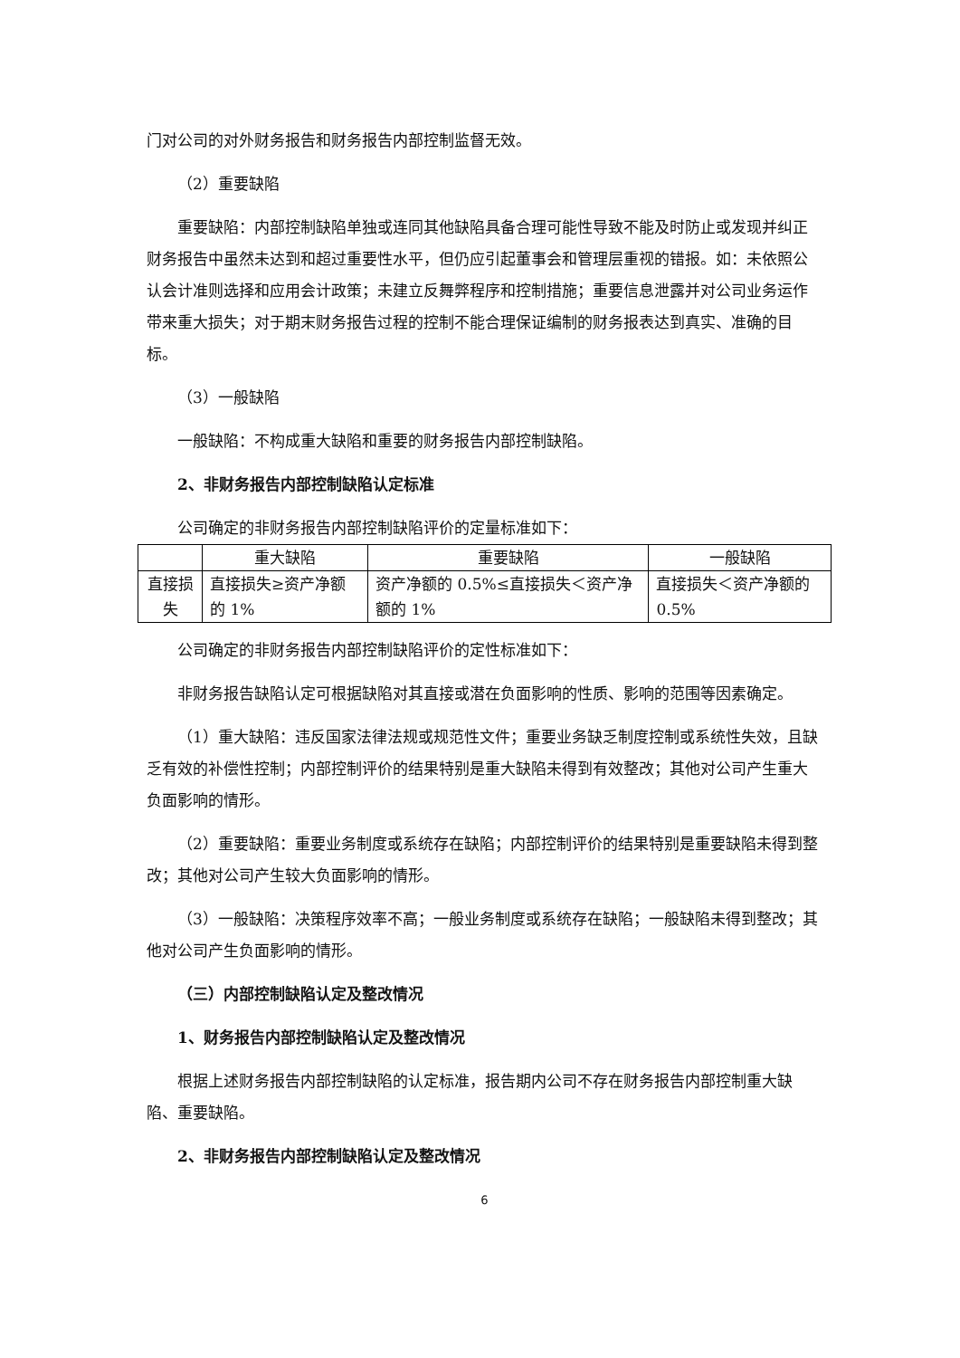门对公司的对外财务报告和财务报告内部控制监督无效。
（2）重要缺陷
重要缺陷：内部控制缺陷单独或连同其他缺陷具备合理可能性导致不能及时防止或发现并纠正财务报告中虽然未达到和超过重要性水平，但仍应引起董事会和管理层重视的错报。如：未依照公认会计准则选择和应用会计政策；未建立反舞弊程序和控制措施；重要信息泄露并对公司业务运作带来重大损失；对于期末财务报告过程的控制不能合理保证编制的财务报表达到真实、准确的目标。
（3）一般缺陷
一般缺陷：不构成重大缺陷和重要的财务报告内部控制缺陷。
2、非财务报告内部控制缺陷认定标准
公司确定的非财务报告内部控制缺陷评价的定量标准如下：
| | 重大缺陷 | 重要缺陷 | 一般缺陷 |
| 直接损失 | 直接损失≥资产净额的 1% | 资产净额的 0.5%≤直接损失＜资产净额的 1% | 直接损失＜资产净额的 0.5% |
公司确定的非财务报告内部控制缺陷评价的定性标准如下：
非财务报告缺陷认定可根据缺陷对其直接或潜在负面影响的性质、影响的范围等因素确定。
（1）重大缺陷：违反国家法律法规或规范性文件；重要业务缺乏制度控制或系统性失效，且缺乏有效的补偿性控制；内部控制评价的结果特别是重大缺陷未得到有效整改；其他对公司产生重大负面影响的情形。
（2）重要缺陷：重要业务制度或系统存在缺陷；内部控制评价的结果特别是重要缺陷未得到整改；其他对公司产生较大负面影响的情形。
（3）一般缺陷：决策程序效率不高；一般业务制度或系统存在缺陷；一般缺陷未得到整改；其他对公司产生负面影响的情形。
（三）内部控制缺陷认定及整改情况
1、财务报告内部控制缺陷认定及整改情况
根据上述财务报告内部控制缺陷的认定标准，报告期内公司不存在财务报告内部控制重大缺陷、重要缺陷。
2、非财务报告内部控制缺陷认定及整改情况
6